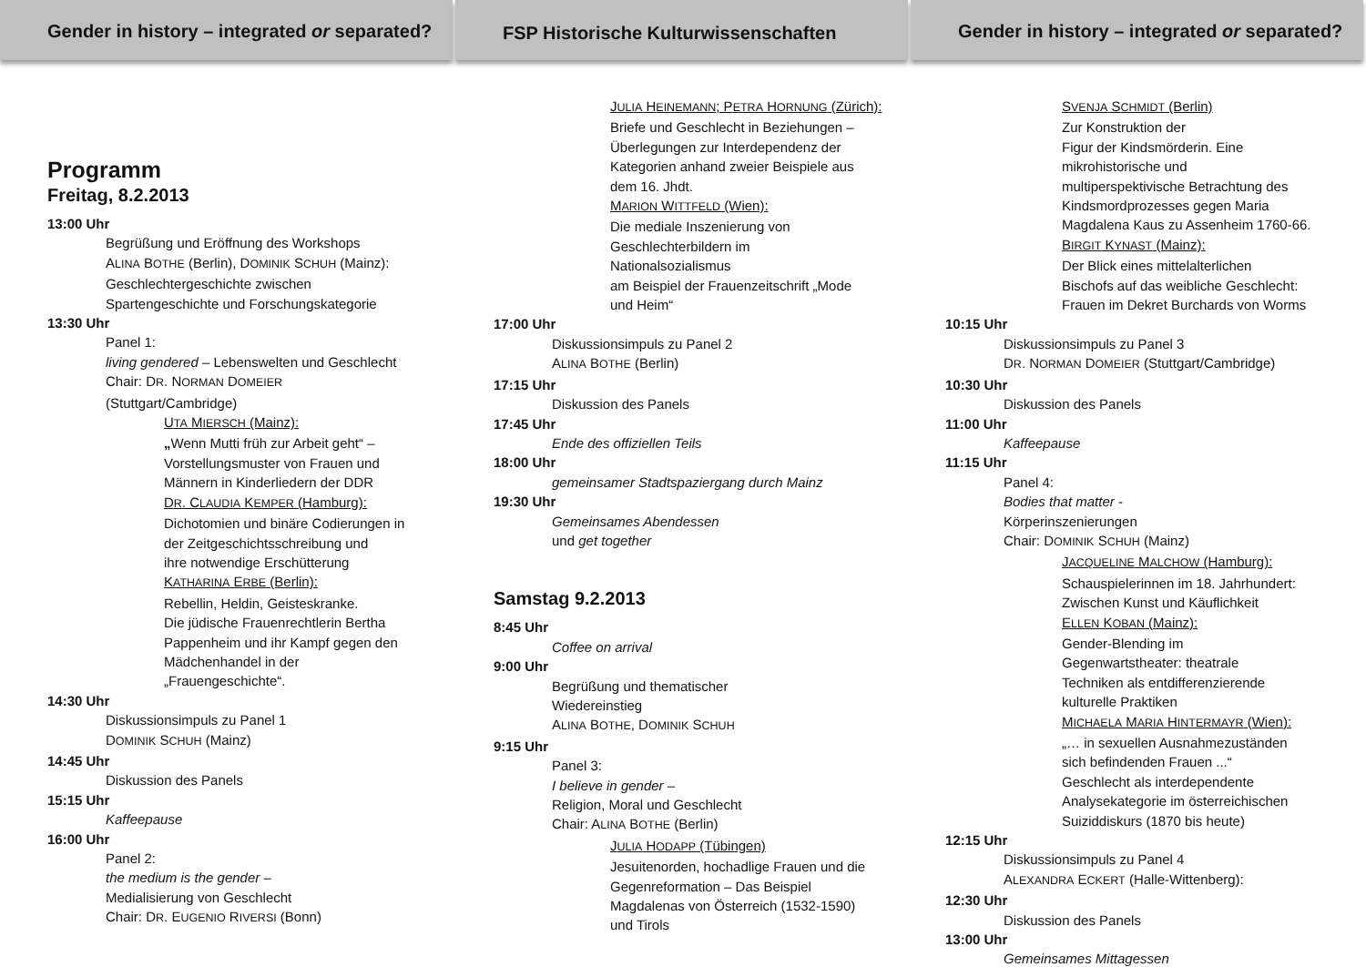Gender in history – integrated or separated?
Programm
Freitag, 8.2.2013
13:00 Uhr
Begrüßung und Eröffnung des Workshops
ALINA BOTHE (Berlin), DOMINIK SCHUH (Mainz):
Geschlechtergeschichte zwischen
Spartengeschichte und Forschungskategorie
13:30 Uhr
Panel 1:
living gendered – Lebenswelten und Geschlecht
Chair: DR. NORMAN DOMEIER
(Stuttgart/Cambridge)
UTA MIERSCH (Mainz):
„Wenn Mutti früh zur Arbeit geht“ –
Vorstellungsmuster von Frauen und
Männern in Kinderliedern der DDR
DR. CLAUDIA KEMPER (Hamburg):
Dichotomien und binäre Codierungen in
der Zeitgeschichtsschreibung und
ihre notwendige Erschütterung
KATHARINA ERBE (Berlin):
Rebellin, Heldin, Geisteskranke.
Die jüdische Frauenrechtlerin Bertha
Pappenheim und ihr Kampf gegen den
Mädchenhandel in der
„Frauengeschichte“.
14:30 Uhr
Diskussionsimpuls zu Panel 1
DOMINIK SCHUH (Mainz)
14:45 Uhr
Diskussion des Panels
15:15 Uhr
Kaffeepause
16:00 Uhr
Panel 2:
the medium is the gender –
Medialisierung von Geschlecht
Chair: DR. EUGENIO RIVERSI (Bonn)
FSP Historische Kulturwissenschaften
JULIA HEINEMANN; PETRA HORNUNG (Zürich):
Briefe und Geschlecht in Beziehungen –
Überlegungen zur Interdependenz der
Kategorien anhand zweier Beispiele aus
dem 16. Jhdt.
MARION WITTFELD (Wien):
Die mediale Inszenierung von
Geschlechterbildern im
Nationalsozialismus
am Beispiel der Frauenzeitschrift „Mode
und Heim“
17:00 Uhr
Diskussionsimpuls zu Panel 2
ALINA BOTHE (Berlin)
17:15 Uhr
Diskussion des Panels
17:45 Uhr
Ende des offiziellen Teils
18:00 Uhr
gemeinsamer Stadtspaziergang durch Mainz
19:30 Uhr
Gemeinsames Abendessen
und get together
Samstag 9.2.2013
8:45 Uhr
Coffee on arrival
9:00 Uhr
Begrüßung und thematischer
Wiedereinstieg
ALINA BOTHE, DOMINIK SCHUH
9:15 Uhr
Panel 3:
I believe in gender –
Religion, Moral und Geschlecht
Chair: ALINA BOTHE (Berlin)
JULIA HODAPP (Tübingen)
Jesuitenorden, hochadlige Frauen und die
Gegenreformation – Das Beispiel
Magdalenas von Österreich (1532-1590)
und Tirols
Gender in history – integrated or separated?
SVENJA SCHMIDT (Berlin)
Zur Konstruktion der
Figur der Kindsmörderin. Eine
mikrohistorische und
multiperspektivische Betrachtung des
Kindsmordprozesses gegen Maria
Magdalena Kaus zu Assenheim 1760-66.
BIRGIT KYNAST (Mainz):
Der Blick eines mittelalterlichen
Bischofs auf das weibliche Geschlecht:
Frauen im Dekret Burchards von Worms
10:15 Uhr
Diskussionsimpuls zu Panel 3
DR. NORMAN DOMEIER (Stuttgart/Cambridge)
10:30 Uhr
Diskussion des Panels
11:00 Uhr
Kaffeepause
11:15 Uhr
Panel 4:
Bodies that matter -
Körperinszenierungen
Chair: DOMINIK SCHUH (Mainz)
JACQUELINE MALCHOW (Hamburg):
Schauspielerinnen im 18. Jahrhundert:
Zwischen Kunst und Käuflichkeit
ELLEN KOBAN (Mainz):
Gender-Blending im
Gegenwartstheater: theatrale
Techniken als entdifferenzierende
kulturelle Praktiken
MICHAELA MARIA HINTERMAYR (Wien):
„… in sexuellen Ausnahmezuständen
sich befindenden Frauen ...“
Geschlecht als interdependente
Analysekategorie im österreichischen
Suiziddiskurs (1870 bis heute)
12:15 Uhr
Diskussionsimpuls zu Panel 4
ALEXANDRA ECKERT (Halle-Wittenberg):
12:30 Uhr
Diskussion des Panels
13:00 Uhr
Gemeinsames Mittagessen